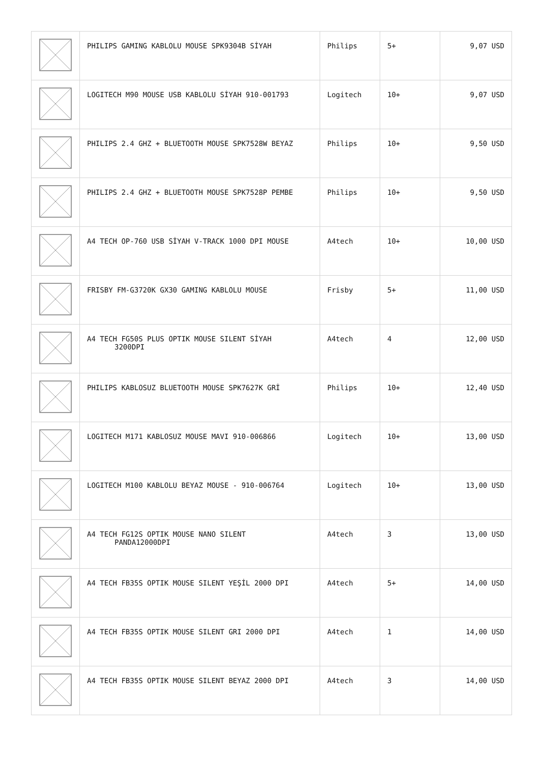| | PHILIPS GAMING KABLOLU MOUSE SPK9304B SİYAH | Philips | 5+ | 9,07 USD |
| | LOGITECH M90 MOUSE USB KABLOLU SİYAH 910-001793 | Logitech | 10+ | 9,07 USD |
| | PHILIPS 2.4 GHZ + BLUETOOTH MOUSE SPK7528W BEYAZ | Philips | 10+ | 9,50 USD |
| | PHILIPS 2.4 GHZ + BLUETOOTH MOUSE SPK7528P PEMBE | Philips | 10+ | 9,50 USD |
| | A4 TECH OP-760 USB SİYAH V-TRACK 1000 DPI MOUSE | A4tech | 10+ | 10,00 USD |
| | FRISBY FM-G3720K GX30 GAMING KABLOLU MOUSE | Frisby | 5+ | 11,00 USD |
| | A4 TECH FG50S PLUS OPTIK MOUSE SILENT SİYAH 3200DPI | A4tech | 4 | 12,00 USD |
| | PHILIPS KABLOSUZ BLUETOOTH MOUSE SPK7627K GRİ | Philips | 10+ | 12,40 USD |
| | LOGITECH M171 KABLOSUZ MOUSE MAVI 910-006866 | Logitech | 10+ | 13,00 USD |
| | LOGITECH M100 KABLOLU BEYAZ MOUSE - 910-006764 | Logitech | 10+ | 13,00 USD |
| | A4 TECH FG12S OPTIK MOUSE NANO SILENT PANDA12000DPI | A4tech | 3 | 13,00 USD |
| | A4 TECH FB35S OPTIK MOUSE SILENT YEŞİL 2000 DPI | A4tech | 5+ | 14,00 USD |
| | A4 TECH FB35S OPTIK MOUSE SILENT GRI 2000 DPI | A4tech | 1 | 14,00 USD |
| | A4 TECH FB35S OPTIK MOUSE SILENT BEYAZ 2000 DPI | A4tech | 3 | 14,00 USD |